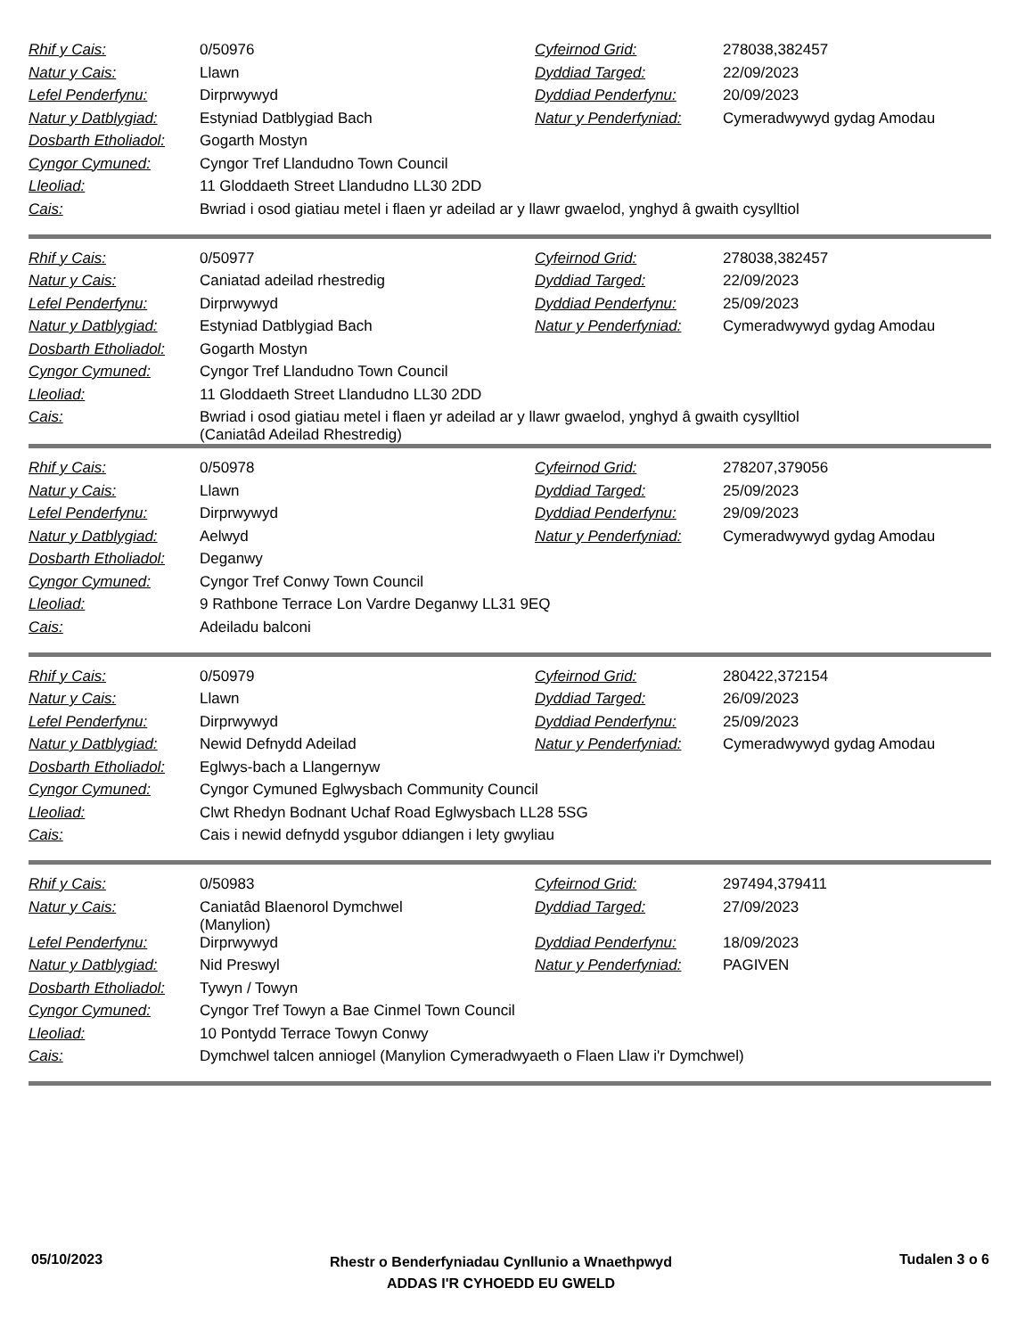| Rhif y Cais: | 0/50976 | Cyfeirnod Grid: | 278038,382457 |
| Natur y Cais: | Llawn | Dyddiad Targed: | 22/09/2023 |
| Lefel Penderfynu: | Dirprwywyd | Dyddiad Penderfynu: | 20/09/2023 |
| Natur y Datblygiad: | Estyniad Datblygiad Bach | Natur y Penderfyniad: | Cymeradwywyd gydag Amodau |
| Dosbarth Etholiadol: | Gogarth Mostyn | | |
| Cyngor Cymuned: | Cyngor Tref Llandudno Town Council | | |
| Lleoliad: | 11 Gloddaeth Street Llandudno LL30 2DD | | |
| Cais: | Bwriad i osod giatiau metel i flaen yr adeilad ar y llawr gwaelod, ynghyd â gwaith cysylltiol | | |
| Rhif y Cais: | 0/50977 | Cyfeirnod Grid: | 278038,382457 |
| Natur y Cais: | Caniatad adeilad rhestredig | Dyddiad Targed: | 22/09/2023 |
| Lefel Penderfynu: | Dirprwywyd | Dyddiad Penderfynu: | 25/09/2023 |
| Natur y Datblygiad: | Estyniad Datblygiad Bach | Natur y Penderfyniad: | Cymeradwywyd gydag Amodau |
| Dosbarth Etholiadol: | Gogarth Mostyn | | |
| Cyngor Cymuned: | Cyngor Tref Llandudno Town Council | | |
| Lleoliad: | 11 Gloddaeth Street Llandudno LL30 2DD | | |
| Cais: | Bwriad i osod giatiau metel i flaen yr adeilad ar y llawr gwaelod, ynghyd â gwaith cysylltiol (Caniatâd Adeilad Rhestredig) | | |
| Rhif y Cais: | 0/50978 | Cyfeirnod Grid: | 278207,379056 |
| Natur y Cais: | Llawn | Dyddiad Targed: | 25/09/2023 |
| Lefel Penderfynu: | Dirprwywyd | Dyddiad Penderfynu: | 29/09/2023 |
| Natur y Datblygiad: | Aelwyd | Natur y Penderfyniad: | Cymeradwywyd gydag Amodau |
| Dosbarth Etholiadol: | Deganwy | | |
| Cyngor Cymuned: | Cyngor Tref Conwy Town Council | | |
| Lleoliad: | 9 Rathbone Terrace Lon Vardre Deganwy LL31 9EQ | | |
| Cais: | Adeiladu balconi | | |
| Rhif y Cais: | 0/50979 | Cyfeirnod Grid: | 280422,372154 |
| Natur y Cais: | Llawn | Dyddiad Targed: | 26/09/2023 |
| Lefel Penderfynu: | Dirprwywyd | Dyddiad Penderfynu: | 25/09/2023 |
| Natur y Datblygiad: | Newid Defnydd Adeilad | Natur y Penderfyniad: | Cymeradwywyd gydag Amodau |
| Dosbarth Etholiadol: | Eglwys-bach a Llangernyw | | |
| Cyngor Cymuned: | Cyngor Cymuned Eglwysbach Community Council | | |
| Lleoliad: | Clwt Rhedyn Bodnant Uchaf Road Eglwysbach LL28 5SG | | |
| Cais: | Cais i newid defnydd ysgubor ddiangen i lety gwyliau | | |
| Rhif y Cais: | 0/50983 | Cyfeirnod Grid: | 297494,379411 |
| Natur y Cais: | Caniatâd Blaenorol Dymchwel (Manylion) | Dyddiad Targed: | 27/09/2023 |
| Lefel Penderfynu: | Dirprwywyd | Dyddiad Penderfynu: | 18/09/2023 |
| Natur y Datblygiad: | Nid Preswyl | Natur y Penderfyniad: | PAGIVEN |
| Dosbarth Etholiadol: | Tywyn / Towyn | | |
| Cyngor Cymuned: | Cyngor Tref Towyn a Bae Cinmel Town Council | | |
| Lleoliad: | 10 Pontydd Terrace Towyn Conwy | | |
| Cais: | Dymchwel talcen anniogel (Manylion Cymeradwyaeth o Flaen Llaw i'r Dymchwel) | | |
05/10/2023
Rhestr o Benderfyniadau Cynllunio a Wnaethpwyd
ADDAS I'R CYHOEDD EU GWELD
Tudalen 3 o 6